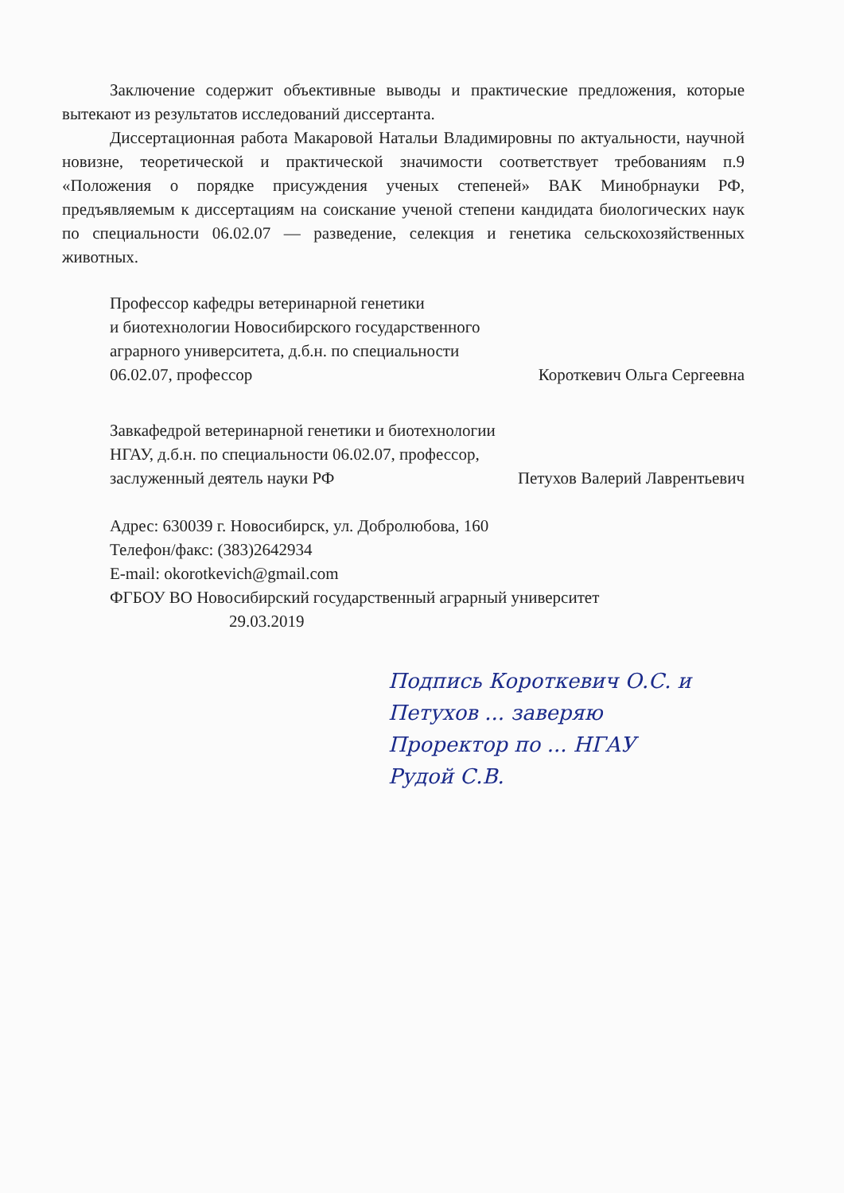Заключение содержит объективные выводы и практические предложения, которые вытекают из результатов исследований диссертанта.
Диссертационная работа Макаровой Натальи Владимировны по актуальности, научной новизне, теоретической и практической значимости соответствует требованиям п.9 «Положения о порядке присуждения ученых степеней» ВАК Минобрнауки РФ, предъявляемым к диссертациям на соискание ученой степени кандидата биологических наук по специальности 06.02.07 — разведение, селекция и генетика сельскохозяйственных животных.
Профессор кафедры ветеринарной генетики
и биотехнологии Новосибирского государственного
аграрного университета, д.б.н. по специальности
06.02.07, профессор Короткевич Ольга Сергеевна
Завкафедрой ветеринарной генетики и биотехнологии
НГАУ, д.б.н. по специальности 06.02.07, профессор,
заслуженный деятель науки РФ Петухов Валерий Лаврентьевич
Адрес: 630039 г. Новосибирск, ул. Добролюбова, 160
Телефон/факс: (383)2642934
E-mail: okorotkevich@gmail.com
ФГБОУ ВО Новосибирский государственный аграрный университет
29.03.2019
Подпись Короткевич О.С. и
Петухов ... заверяю
Проректор по ... НГАУ
Рудой С.В.